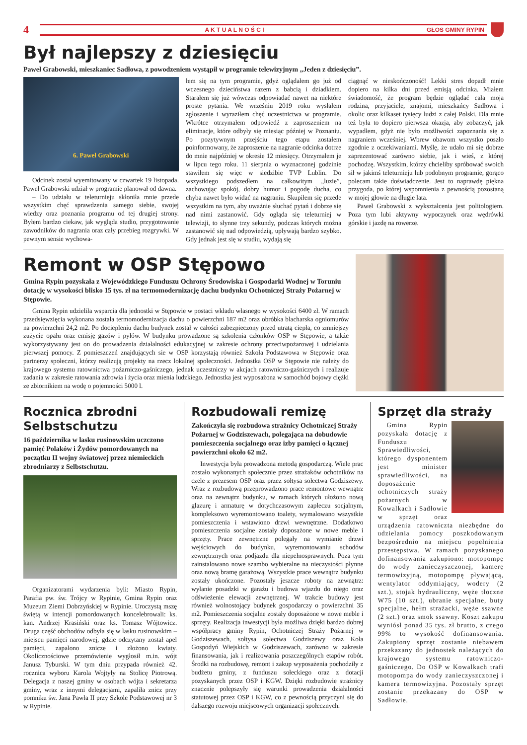4
A K T U A L N O Ś C I GŁOS GMINY RYPIN
Był najlepszy z dziesięciu
Paweł Grabowski, mieszkaniec Sadłowa, z powodzeniem wystąpił w programie telewizyjnym „Jeden z dziesięciu”.
6. Paweł Grabowski
Odcinek został wyemitowany w czwartek 19 listopada. Paweł Grabowski udział w programie planował od dawna.
– Do udziału w teleturnieju skłoniła mnie przede wszystkim chęć sprawdzenia samego siebie, swojej wiedzy oraz poznania programu od tej drugiej strony. Byłem bardzo ciekaw, jak wygląda studio, przygotowanie zawodników do nagrania oraz cały przebieg rozgrywki. W pewnym sensie wychowa-
łem się na tym programie, gdyż oglądałem go już od wczesnego dzieciństwa razem z babcią i dziadkiem. Starałem się już wówczas odpowiadać nawet na niektóre proste pytania. We wrześniu 2019 roku wysłałem zgłoszenie i wyraziłem chęć uczestnictwa w programie. Wkrótce otrzymałem odpowiedź z zaproszeniem na eliminacje, które odbyły się miesiąc później w Poznaniu. Po pozytywnym przejściu tego etapu zostałem poinformowany, że zaproszenie na nagranie odcinka dotrze do mnie najpóźniej w okresie 12 miesięcy. Otrzymałem je w lipcu tego roku. 11 sierpnia o wyznaczonej godzinie stawiłem się więc w siedzibie TVP Lublin. Do wszystkiego podszedłem na całkowitym „luzie”, zachowując spokój, dobry humor i pogodę ducha, co chyba nawet było widać na nagraniu. Skupiłem się przede wszystkim na tym, aby uważnie słuchać pytań i dobrze się nad nimi zastanowić. Gdy ogląda się teleturniej w telewizji, to słynne trzy sekundy, podczas których można zastanowić się nad odpowiedzią, upływają bardzo szybko. Gdy jednak jest się w studiu, wydają się
ciągnąć w nieskończoność! Lekki stres dopadł mnie dopiero na kilka dni przed emisją odcinka. Miałem świadomość, że program będzie oglądać cała moja rodzina, przyjaciele, znajomi, mieszkańcy Sadłowa i okolic oraz kilkaset tysięcy ludzi z całej Polski. Dla mnie też była to dopiero pierwsza okazja, aby zobaczyć, jak wypadłem, gdyż nie było możliwości zapoznania się z nagraniem wcześniej. Wbrew obawom wszystko poszło zgodnie z oczekiwaniami. Myślę, że udało mi się dobrze zaprezentować zarówno siebie, jak i wieś, z której pochodzę. Wszystkim, którzy chcieliby spróbować swoich sił w jakimś teleturnieju lub podobnym programie, gorąco polecam takie doświadczenie. Jest to naprawdę piękna przygoda, po której wspomnienia z pewnością pozostaną w mojej głowie na długie lata.
Paweł Grabowski z wykształcenia jest politologiem. Poza tym lubi aktywny wypoczynek oraz wędrówki górskie i jazdę na rowerze.
Remont w OSP Stępowo
Gmina Rypin pozyskała z Wojewódzkiego Funduszu Ochrony Środowiska i Gospodarki Wodnej w Toruniu dotację w wysokości blisko 15 tys. zł na termomodernizację dachu budynku Ochotniczej Straży Pożarnej w Stępowie.
Gmina Rypin udzieliła wsparcia dla jednostki w Stępowie w postaci wkładu własnego w wysokości 6400 zł. W ramach przedsięwzięcia wykonana została termomodernizacja dachu o powierzchni 187 m2 oraz obróbka blacharska ogniomurów na powierzchni 24,2 m2. Po dociepleniu dachu budynek został w całości zabezpieczony przed utratą ciepła, co zmniejszy zużycie opału oraz emisję gazów i pyłów. W budynku prowadzone są szkolenia członków OSP w Stępowie, a także wykorzystywany jest on do prowadzenia działalności edukacyjnej w zakresie ochrony przeciwpożarowej i udzielania pierwszej pomocy. Z pomieszczeń znajdujących sie w OSP korzystają również Szkoła Podstawowa w Stępowie oraz partnerzy społeczni, którzy realizują projekty na rzecz lokalnej społeczności. Jednostka OSP w Stępowie nie należy do krajowego systemu ratownictwa pożarniczo-gaśniczego, jednak uczestniczy w akcjach ratowniczo-gaśniczych i realizuje zadania w zakresie ratowania zdrowia i życia oraz mienia ludzkiego. Jednostka jest wyposażona w samochód bojowy ciężki ze zbiornikiem na wodę o pojemności 5000 l.
Rocznica zbrodni Selbstschutzu
16 października w lasku rusinowskim uczczono pamięć Polaków i Żydów pomordowanych na początku II wojny światowej przez niemieckich zbrodniarzy z Selbstschutzu.
Organizatorami wydarzenia byli: Miasto Rypin, Parafia pw. św. Trójcy w Rypinie, Gmina Rypin oraz Muzeum Ziemi Dobrzyńskiej w Rypinie. Uroczystą mszę świętą w intencji pomordowanych koncelebrowali: ks. kan. Andrzej Krasiński oraz ks. Tomasz Wójtowicz. Druga część obchodów odbyła się w lasku rusinowskim – miejscu pamięci narodowej, gdzie odczytany został apel pamięci, zapalono znicze i złożono kwiaty. Okolicznościowe przemówienie wygłosił m.in. wójt Janusz Tyburski. W tym dniu przypada również 42. rocznica wyboru Karola Wojtyły na Stolicę Piotrową. Delegacja z naszej gminy w osobach wójta i sekretarza gminy, wraz z innymi delegacjami, zapaliła znicz przy pomniku św. Jana Pawła II przy Szkole Podstawowej nr 3 w Rypinie.
Rozbudowali remizę
Zakończyła się rozbudowa strażnicy Ochotniczej Straży Pożarnej w Godziszewach, polegająca na dobudowie pomieszczenia socjalnego oraz izby pamięci o łącznej powierzchni około 62 m2.
Inwestycja była prowadzona metodą gospodarczą. Wiele prac zostało wykonanych społecznie przez strażaków ochotników na czele z prezesem OSP oraz przez sołtysa sołectwa Godziszewy. Wraz z rozbudową przeprowadzono prace remontowe wewnątrz oraz na zewnątrz budynku, w ramach których ułożono nową glazurę i armaturę w dotychczasowym zapleczu socjalnym, kompleksowo wyremontowano toalety, wymalowano wszystkie pomieszczenia i wstawiono drzwi wewnętrzne. Dodatkowo pomieszczenia socjalne zostały doposażone w nowe meble i sprzęty. Prace zewnętrzne polegały na wymianie drzwi wejściowych do budynku, wyremontowaniu schodów zewnętrznych oraz podjazdu dla niepełnosprawnych. Poza tym zainstalowano nowe szambo wybieralne na nieczystości płynne oraz nową bramę garażową. Wszystkie prace wewnątrz budynku zostały ukończone. Pozostały jeszcze roboty na zewnątrz: wylanie posadzki w garażu i budowa wjazdu do niego oraz odświeżenie elewacji zewnętrznej. W trakcie budowy jest również wolnostojący budynek gospodarczy o powierzchni 35 m2. Pomieszczenia socjalne zostały doposażone w nowe meble i sprzęty. Realizacja inwestycji była możliwa dzięki bardzo dobrej współpracy gminy Rypin, Ochotniczej Straży Pożarnej w Godziszewach, sołtysa sołectwa Godziszewy oraz Koła Gospodyń Wiejskich w Godziszewach, zarówno w zakresie finansowania, jak i realizowania poszczególnych etapów robót. Środki na rozbudowę, remont i zakup wyposażenia pochodziły z budżetu gminy, z funduszu sołeckiego oraz z dotacji pozyskanych przez OSP i KGW. Dzięki rozbudowie strażnicy znacznie polepszyły się warunki prowadzenia działalności statutowej przez OSP i KGW, co z pewnością przyczyni się do dalszego rozwoju miejscowych organizacji społecznych.
Sprzęt dla straży
Gmina Rypin pozyskała dotację z Funduszu Sprawiedliwości, którego dysponentem jest minister sprawiedliwości, na doposażenie ochotniczych straży pożarnych w Kowalkach i Sadłowie w sprzęt oraz urządzenia ratowniczta niezbędne do udzielania pomocy poszkodowanym bezpośrednio na miejscu popełnienia przestępstwa. W ramach pozyskanego dofinansowania zakupiono: motopompę do wody zanieczyszczonej, kamerę termowizyjną, motopompę pływającą, wentylator oddymiający, wodery (2 szt.), stojak hydrauliczny, węże tłoczne W75 (10 szt.), ubranie specjalne, buty specjalne, hełm strażacki, węże ssawne (2 szt.) oraz smok ssawny. Koszt zakupu wyniósł ponad 35 tys. zł brutto, z czego 99% to wysokość dofinansowania. Zakupiony sprzęt zostanie niebawem przekazany do jednostek należących do krajowego systemu ratowniczo-gaśniczego. Do OSP w Kowalkach trafi motopompa do wody zanieczyszczonej i kamera termowizyjna. Pozostały sprzęt zostanie przekazany do OSP w Sadłowie.